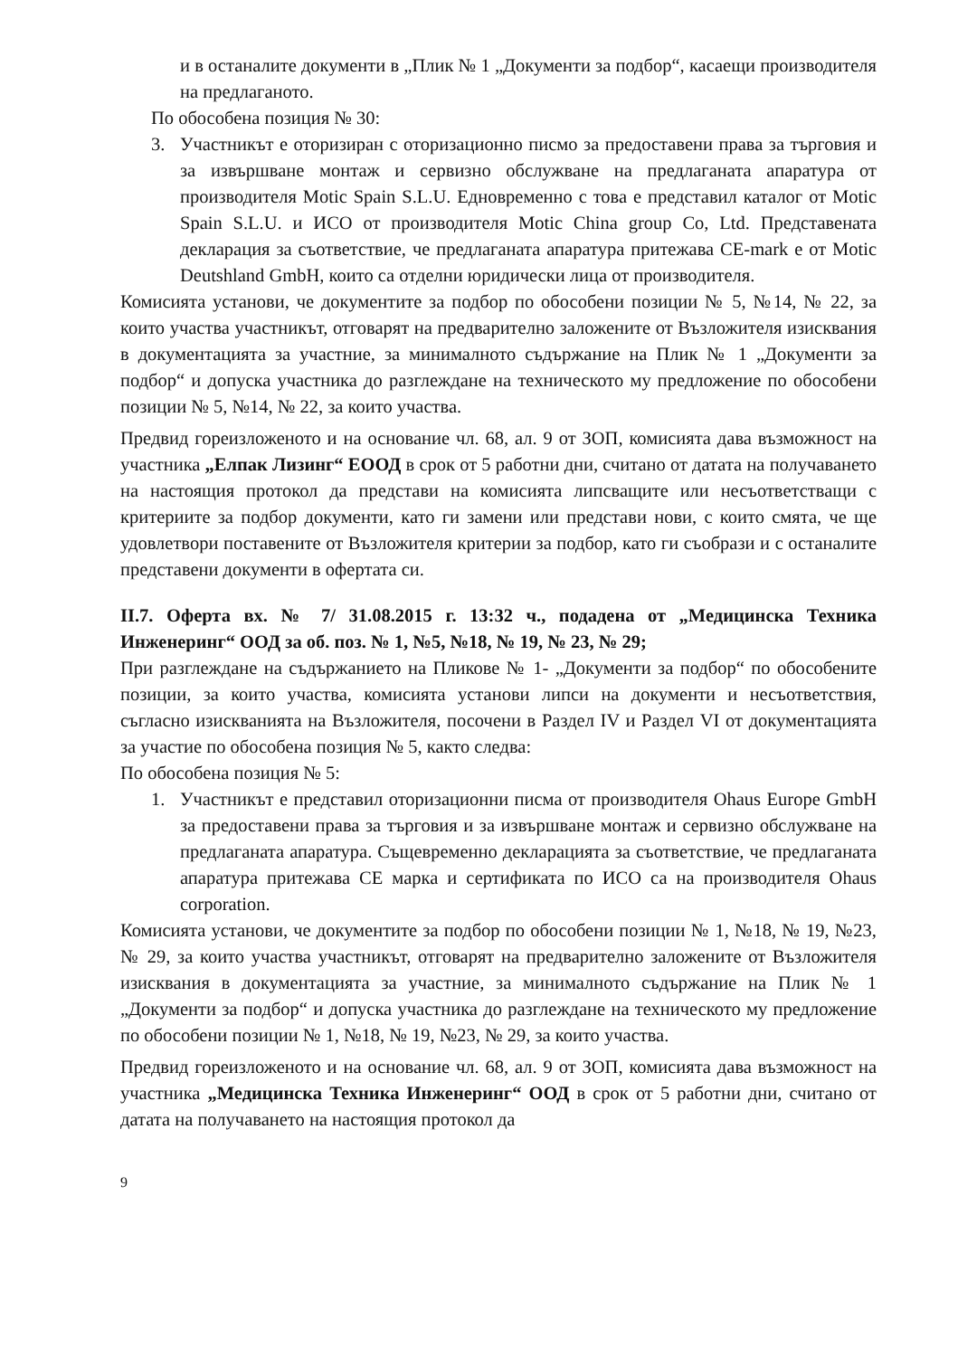и в останалите документи в „Плик № 1 „Документи за подбор“, касаещи производителя на предлаганото.
По обособена позиция № 30:
3. Участникът е оторизиран с оторизационно писмо за предоставени права за търговия и за извършване монтаж и сервизно обслужване на предлаганата апаратура от производителя Motic Spain S.L.U. Едновременно с това е представил каталог от Motic Spain S.L.U. и ИСО от производителя Motic China group Co, Ltd. Представената декларация за съответствие, че предлаганата апаратура притежава CE-mark е от Motic Deutshland GmbH, които са отделни юридически лица от производителя.
Комисията установи, че документите за подбор по обособени позиции № 5, №14, № 22, за които участва участникът, отговарят на предварително заложените от Възложителя изисквания в документацията за участние, за минималното съдържание на Плик № 1 „Документи за подбор“ и допуска участника до разглеждане на техническото му предложение по обособени позиции № 5, №14, № 22, за които участва.
Предвид гореизложеното и на основание чл. 68, ал. 9 от ЗОП, комисията дава възможност на участника „Елпак Лизинг“ ЕООД в срок от 5 работни дни, считано от датата на получаването на настоящия протокол да представи на комисията липсващите или несъответстващи с критериите за подбор документи, като ги замени или представи нови, с които смята, че ще удовлетвори поставените от Възложителя критерии за подбор, като ги съобрази и с останалите представени документи в офертата си.
II.7. Оферта вх. № 7/ 31.08.2015 г. 13:32 ч., подадена от „Медицинска Техника Инженеринг“ ООД за об. поз. № 1, №5, №18, № 19, № 23, № 29;
При разглеждане на съдържанието на Пликове № 1- „Документи за подбор“ по обособените позиции, за които участва, комисията установи липси на документи и несъответствия, съгласно изискванията на Възложителя, посочени в Раздел IV и Раздел VI от документацията за участие по обособена позиция № 5, както следва:
По обособена позиция № 5:
1. Участникът е представил оторизационни писма от производителя Ohaus Europe GmbH за предоставени права за търговия и за извършване монтаж и сервизно обслужване на предлаганата апаратура. Същевременно декларацията за съответствие, че предлаганата апаратура притежава CE марка и сертификата по ИСО са на производителя Ohaus corporation.
Комисията установи, че документите за подбор по обособени позиции № 1, №18, № 19, №23, № 29, за които участва участникът, отговарят на предварително заложените от Възложителя изисквания в документацията за участние, за минималното съдържание на Плик № 1 „Документи за подбор“ и допуска участника до разглеждане на техническото му предложение по обособени позиции № 1, №18, № 19, №23, № 29, за които участва.
Предвид гореизложеното и на основание чл. 68, ал. 9 от ЗОП, комисията дава възможност на участника „Медицинска Техника Инженеринг“ ООД в срок от 5 работни дни, считано от датата на получаването на настоящия протокол да
9